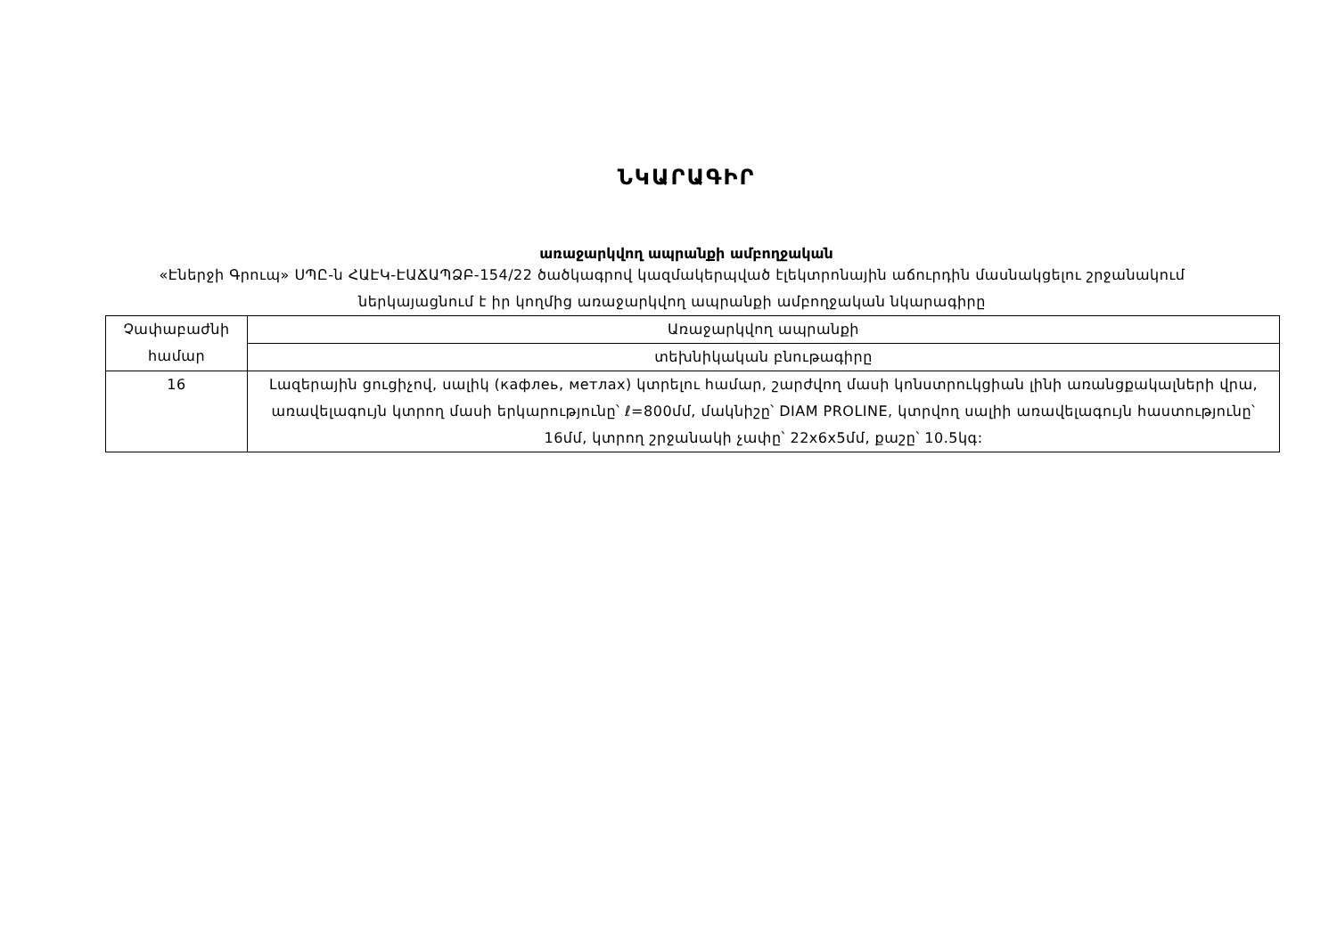ՆԿԱՐԱԳԻՐ
առաջարկվող ապրանքի ամբողջական
«Էներջի Գրուպ» ՍՊԸ-ն ՀԱԷԿ-ԷԱՃԱՊՁԲ-154/22 ծածկագրով կազմակերպված էլեկտրոնային աճուրդին մասնակցելու շրջանակում ներկայացնում է իր կողմից առաջարկվող ապրանքի ամբողջական նկարագիրը
| Չափաբաժնի համար | Առաջարկվող ապրանքի |
| | տեխնիկական բնութագիրը |
| 16 | Լազերային ցուցիչով, սալիկ (кафлеь, метлах) կտրելու համար, շարժվող մասի կոնստրուկցիան լինի առանցքակալների վրա, առավելագույն կտրող մասի երկարությունը՝ ℓ=800մմ, մակնիշը՝ DIAM PROLINE, կտրվող սալիի առավելագույն հաստությունը՝ 16մմ, կտրող շրջանակի չափը՝ 22x6x5մմ, քաշը՝ 10.5կգ: |